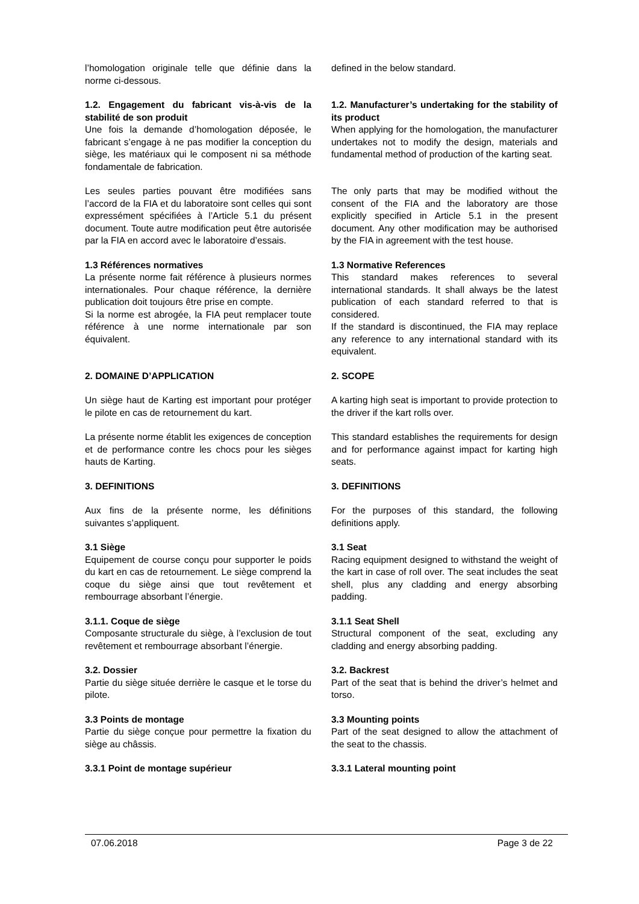l’homologation originale telle que définie dans la norme ci-dessous.
defined in the below standard.
1.2. Engagement du fabricant vis-à-vis de la stabilité de son produit
Une fois la demande d’homologation déposée, le fabricant s’engage à ne pas modifier la conception du siège, les matériaux qui le composent ni sa méthode fondamentale de fabrication.
1.2. Manufacturer’s undertaking for the stability of its product
When applying for the homologation, the manufacturer undertakes not to modify the design, materials and fundamental method of production of the karting seat.
Les seules parties pouvant être modifiées sans l’accord de la FIA et du laboratoire sont celles qui sont expressément spécifiées à l’Article 5.1 du présent document. Toute autre modification peut être autorisée par la FIA en accord avec le laboratoire d’essais.
The only parts that may be modified without the consent of the FIA and the laboratory are those explicitly specified in Article 5.1 in the present document. Any other modification may be authorised by the FIA in agreement with the test house.
1.3 Références normatives
La présente norme fait référence à plusieurs normes internationales. Pour chaque référence, la dernière publication doit toujours être prise en compte.
Si la norme est abrogée, la FIA peut remplacer toute référence à une norme internationale par son équivalent.
1.3 Normative References
This standard makes references to several international standards. It shall always be the latest publication of each standard referred to that is considered.
If the standard is discontinued, the FIA may replace any reference to any international standard with its equivalent.
2. DOMAINE D’APPLICATION 2. SCOPE
Un siège haut de Karting est important pour protéger le pilote en cas de retournement du kart.
A karting high seat is important to provide protection to the driver if the kart rolls over.
La présente norme établit les exigences de conception et de performance contre les chocs pour les sièges hauts de Karting.
This standard establishes the requirements for design and for performance against impact for karting high seats.
3. DEFINITIONS 3. DEFINITIONS
Aux fins de la présente norme, les définitions suivantes s’appliquent.
For the purposes of this standard, the following definitions apply.
3.1 Siège
Equipement de course conçu pour supporter le poids du kart en cas de retournement. Le siège comprend la coque du siège ainsi que tout revêtement et rembourrage absorbant l’énergie.
3.1 Seat
Racing equipment designed to withstand the weight of the kart in case of roll over. The seat includes the seat shell, plus any cladding and energy absorbing padding.
3.1.1. Coque de siège
Composante structurale du siège, à l’exclusion de tout revêtement et rembourrage absorbant l’énergie.
3.1.1 Seat Shell
Structural component of the seat, excluding any cladding and energy absorbing padding.
3.2. Dossier
Partie du siège située derrière le casque et le torse du pilote.
3.2. Backrest
Part of the seat that is behind the driver’s helmet and torso.
3.3 Points de montage
Partie du siège conçue pour permettre la fixation du siège au châssis.
3.3 Mounting points
Part of the seat designed to allow the attachment of the seat to the chassis.
3.3.1 Point de montage supérieur 3.3.1 Lateral mounting point
07.06.2018 Page 3 de 22